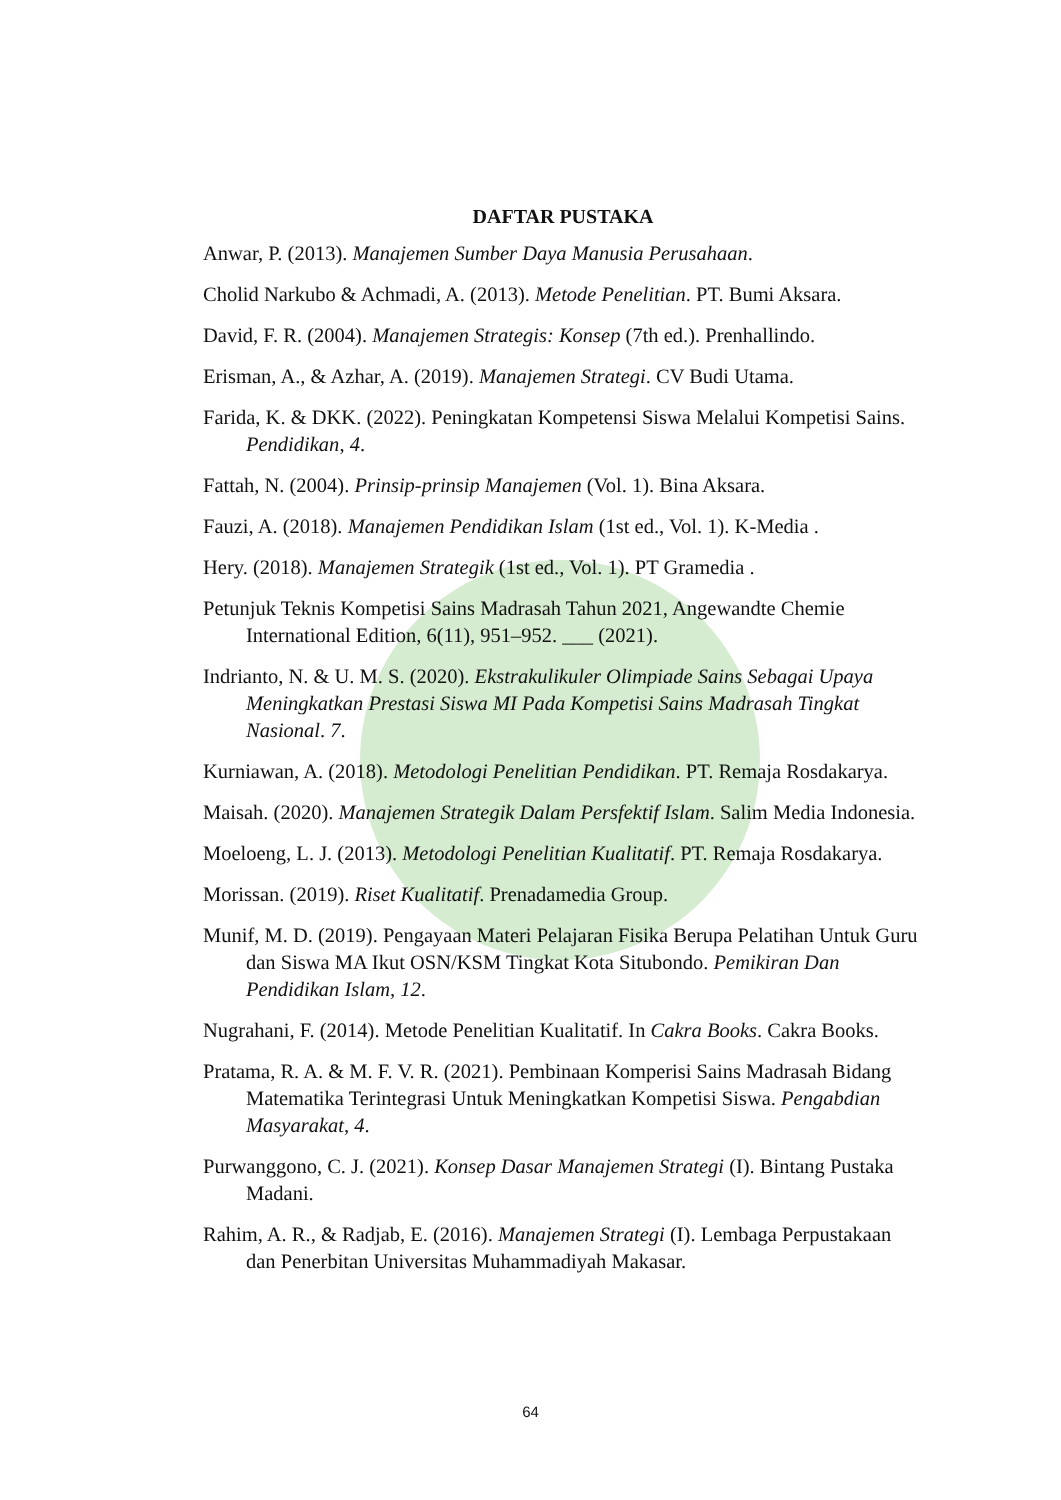DAFTAR PUSTAKA
Anwar, P. (2013). Manajemen Sumber Daya Manusia Perusahaan.
Cholid Narkubo & Achmadi, A. (2013). Metode Penelitian. PT. Bumi Aksara.
David, F. R. (2004). Manajemen Strategis: Konsep (7th ed.). Prenhallindo.
Erisman, A., & Azhar, A. (2019). Manajemen Strategi. CV Budi Utama.
Farida, K. & DKK. (2022). Peningkatan Kompetensi Siswa Melalui Kompetisi Sains. Pendidikan, 4.
Fattah, N. (2004). Prinsip-prinsip Manajemen (Vol. 1). Bina Aksara.
Fauzi, A. (2018). Manajemen Pendidikan Islam (1st ed., Vol. 1). K-Media .
Hery. (2018). Manajemen Strategik (1st ed., Vol. 1). PT Gramedia .
Petunjuk Teknis Kompetisi Sains Madrasah Tahun 2021, Angewandte Chemie International Edition, 6(11), 951–952. ___ (2021).
Indrianto, N. & U. M. S. (2020). Ekstrakulikuler Olimpiade Sains Sebagai Upaya Meningkatkan Prestasi Siswa MI Pada Kompetisi Sains Madrasah Tingkat Nasional. 7.
Kurniawan, A. (2018). Metodologi Penelitian Pendidikan. PT. Remaja Rosdakarya.
Maisah. (2020). Manajemen Strategik Dalam Persfektif Islam. Salim Media Indonesia.
Moeloeng, L. J. (2013). Metodologi Penelitian Kualitatif. PT. Remaja Rosdakarya.
Morissan. (2019). Riset Kualitatif. Prenadamedia Group.
Munif, M. D. (2019). Pengayaan Materi Pelajaran Fisika Berupa Pelatihan Untuk Guru dan Siswa MA Ikut OSN/KSM Tingkat Kota Situbondo. Pemikiran Dan Pendidikan Islam, 12.
Nugrahani, F. (2014). Metode Penelitian Kualitatif. In Cakra Books. Cakra Books.
Pratama, R. A. & M. F. V. R. (2021). Pembinaan Komperisi Sains Madrasah Bidang Matematika Terintegrasi Untuk Meningkatkan Kompetisi Siswa. Pengabdian Masyarakat, 4.
Purwanggono, C. J. (2021). Konsep Dasar Manajemen Strategi (I). Bintang Pustaka Madani.
Rahim, A. R., & Radjab, E. (2016). Manajemen Strategi (I). Lembaga Perpustakaan dan Penerbitan Universitas Muhammadiyah Makasar.
64